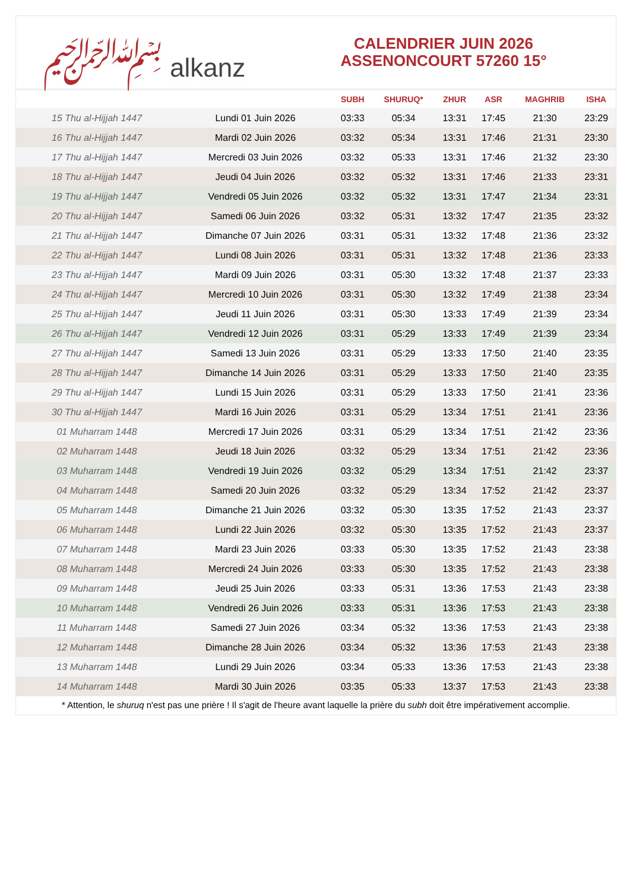﷽ alkanz
CALENDRIER JUIN 2026
ASSENONCOURT 57260 15°
| | | SUBH | SHURUQ* | ZHUR | ASR | MAGHRIB | ISHA |
| --- | --- | --- | --- | --- | --- | --- | --- |
| 15 Thu al-Hijjah 1447 | Lundi 01 Juin 2026 | 03:33 | 05:34 | 13:31 | 17:45 | 21:30 | 23:29 |
| 16 Thu al-Hijjah 1447 | Mardi 02 Juin 2026 | 03:32 | 05:34 | 13:31 | 17:46 | 21:31 | 23:30 |
| 17 Thu al-Hijjah 1447 | Mercredi 03 Juin 2026 | 03:32 | 05:33 | 13:31 | 17:46 | 21:32 | 23:30 |
| 18 Thu al-Hijjah 1447 | Jeudi 04 Juin 2026 | 03:32 | 05:32 | 13:31 | 17:46 | 21:33 | 23:31 |
| 19 Thu al-Hijjah 1447 | Vendredi 05 Juin 2026 | 03:32 | 05:32 | 13:31 | 17:47 | 21:34 | 23:31 |
| 20 Thu al-Hijjah 1447 | Samedi 06 Juin 2026 | 03:32 | 05:31 | 13:32 | 17:47 | 21:35 | 23:32 |
| 21 Thu al-Hijjah 1447 | Dimanche 07 Juin 2026 | 03:31 | 05:31 | 13:32 | 17:48 | 21:36 | 23:32 |
| 22 Thu al-Hijjah 1447 | Lundi 08 Juin 2026 | 03:31 | 05:31 | 13:32 | 17:48 | 21:36 | 23:33 |
| 23 Thu al-Hijjah 1447 | Mardi 09 Juin 2026 | 03:31 | 05:30 | 13:32 | 17:48 | 21:37 | 23:33 |
| 24 Thu al-Hijjah 1447 | Mercredi 10 Juin 2026 | 03:31 | 05:30 | 13:32 | 17:49 | 21:38 | 23:34 |
| 25 Thu al-Hijjah 1447 | Jeudi 11 Juin 2026 | 03:31 | 05:30 | 13:33 | 17:49 | 21:39 | 23:34 |
| 26 Thu al-Hijjah 1447 | Vendredi 12 Juin 2026 | 03:31 | 05:29 | 13:33 | 17:49 | 21:39 | 23:34 |
| 27 Thu al-Hijjah 1447 | Samedi 13 Juin 2026 | 03:31 | 05:29 | 13:33 | 17:50 | 21:40 | 23:35 |
| 28 Thu al-Hijjah 1447 | Dimanche 14 Juin 2026 | 03:31 | 05:29 | 13:33 | 17:50 | 21:40 | 23:35 |
| 29 Thu al-Hijjah 1447 | Lundi 15 Juin 2026 | 03:31 | 05:29 | 13:33 | 17:50 | 21:41 | 23:36 |
| 30 Thu al-Hijjah 1447 | Mardi 16 Juin 2026 | 03:31 | 05:29 | 13:34 | 17:51 | 21:41 | 23:36 |
| 01 Muharram 1448 | Mercredi 17 Juin 2026 | 03:31 | 05:29 | 13:34 | 17:51 | 21:42 | 23:36 |
| 02 Muharram 1448 | Jeudi 18 Juin 2026 | 03:32 | 05:29 | 13:34 | 17:51 | 21:42 | 23:36 |
| 03 Muharram 1448 | Vendredi 19 Juin 2026 | 03:32 | 05:29 | 13:34 | 17:51 | 21:42 | 23:37 |
| 04 Muharram 1448 | Samedi 20 Juin 2026 | 03:32 | 05:29 | 13:34 | 17:52 | 21:42 | 23:37 |
| 05 Muharram 1448 | Dimanche 21 Juin 2026 | 03:32 | 05:30 | 13:35 | 17:52 | 21:43 | 23:37 |
| 06 Muharram 1448 | Lundi 22 Juin 2026 | 03:32 | 05:30 | 13:35 | 17:52 | 21:43 | 23:37 |
| 07 Muharram 1448 | Mardi 23 Juin 2026 | 03:33 | 05:30 | 13:35 | 17:52 | 21:43 | 23:38 |
| 08 Muharram 1448 | Mercredi 24 Juin 2026 | 03:33 | 05:30 | 13:35 | 17:52 | 21:43 | 23:38 |
| 09 Muharram 1448 | Jeudi 25 Juin 2026 | 03:33 | 05:31 | 13:36 | 17:53 | 21:43 | 23:38 |
| 10 Muharram 1448 | Vendredi 26 Juin 2026 | 03:33 | 05:31 | 13:36 | 17:53 | 21:43 | 23:38 |
| 11 Muharram 1448 | Samedi 27 Juin 2026 | 03:34 | 05:32 | 13:36 | 17:53 | 21:43 | 23:38 |
| 12 Muharram 1448 | Dimanche 28 Juin 2026 | 03:34 | 05:32 | 13:36 | 17:53 | 21:43 | 23:38 |
| 13 Muharram 1448 | Lundi 29 Juin 2026 | 03:34 | 05:33 | 13:36 | 17:53 | 21:43 | 23:38 |
| 14 Muharram 1448 | Mardi 30 Juin 2026 | 03:35 | 05:33 | 13:37 | 17:53 | 21:43 | 23:38 |
* Attention, le shuruq n'est pas une prière ! Il s'agit de l'heure avant laquelle la prière du subh doit être impérativement accomplie.